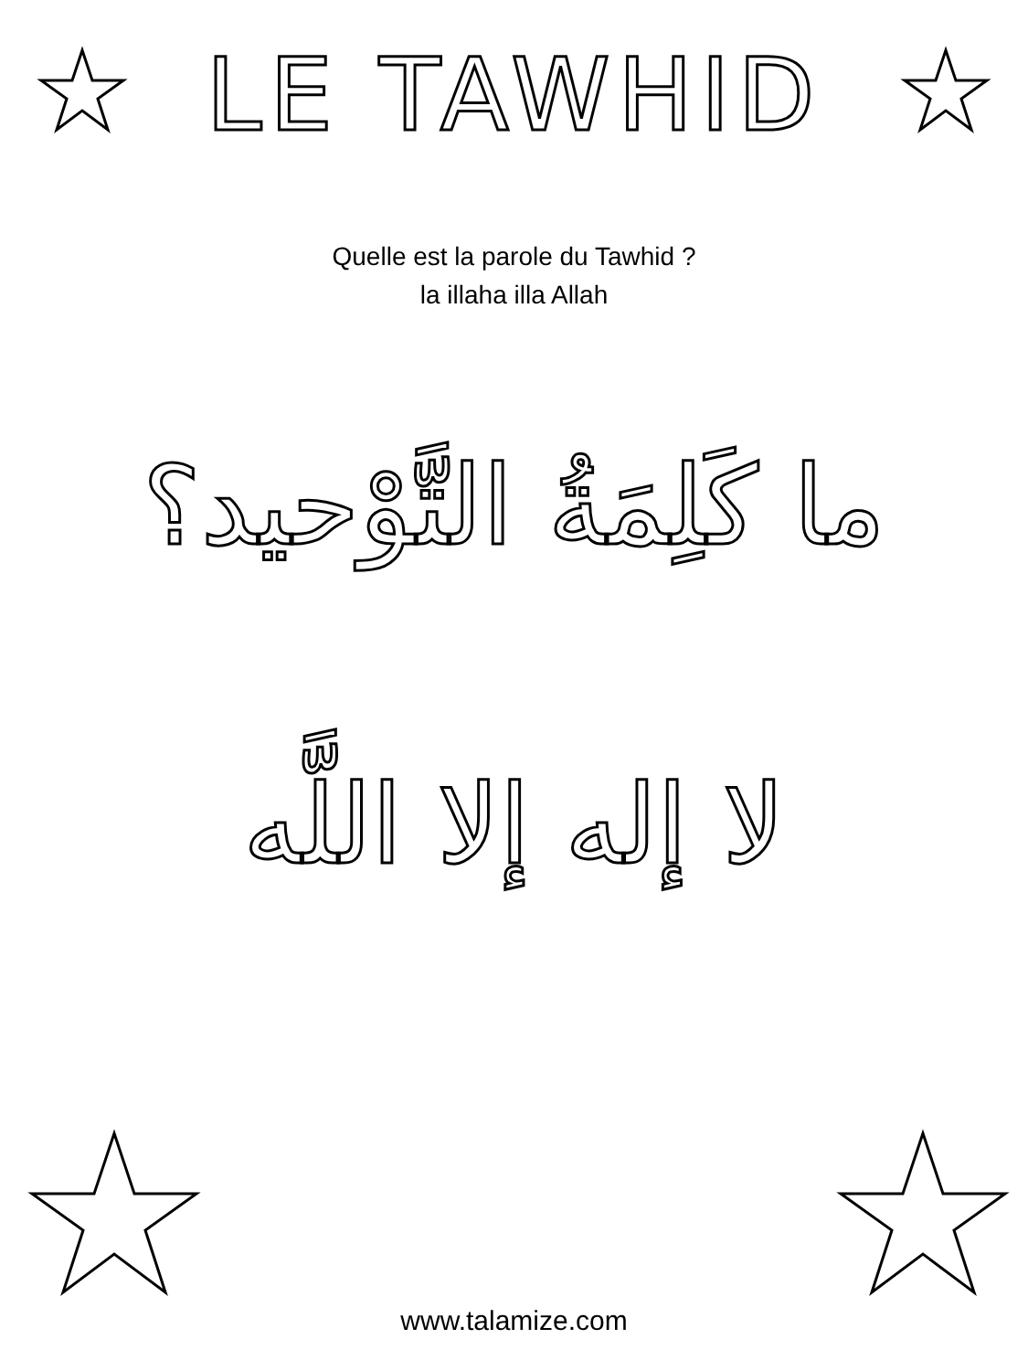LE TAWHID
Quelle est la parole du Tawhid ?
la illaha illa Allah
ما كَلِمَةُ التَّوْحيد؟
لا إله إلا اللَّه
www.talamize.com